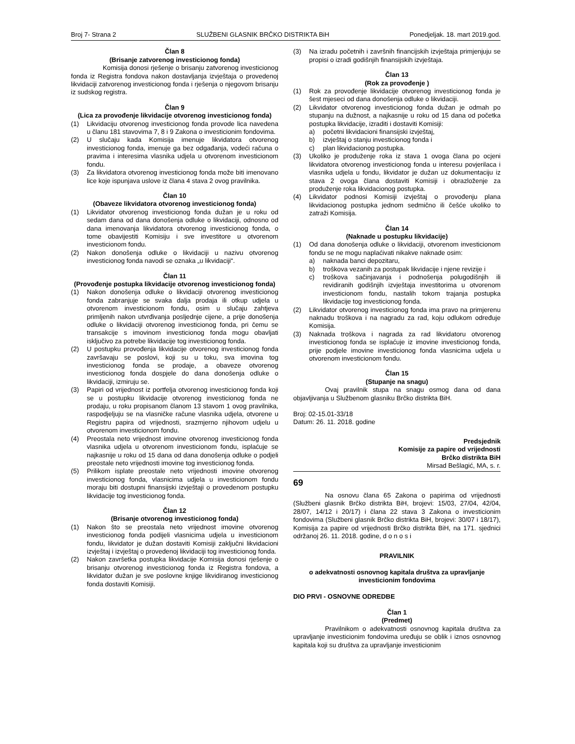Broj 7- Strana 2 SLUŽBENI GLASNIK BRČKO DISTRIKTA BiH Ponedjeljak. 18. mart 2019.god.
Član 8
(Brisanje zatvorenog investicionog fonda)
Komisija donosi rješenje o brisanju zatvorenog investicionog fonda iz Registra fondova nakon dostavljanja izvještaja o provedenoj likvidaciji zatvorenog investicionog fonda i rješenja o njegovom brisanju iz sudskog registra.
Član 9
(Lica za provođenje likvidacije otvorenog investicionog fonda)
(1) Likvidaciju otvorenog investicionog fonda provode lica navedena u članu 181 stavovima 7, 8 i 9 Zakona o investicionim fondovima.
(2) U slučaju kada Komisija imenuje likvidatora otvorenog investicionog fonda, imenuje ga bez odgađanja, vodeći računa o pravima i interesima vlasnika udjela u otvorenom investicionom fondu.
(3) Za likvidatora otvorenog investicionog fonda može biti imenovano lice koje ispunjava uslove iz člana 4 stava 2 ovog pravilnika.
Član 10
(Obaveze likvidatora otvorenog investicionog fonda)
(1) Likvidator otvorenog investicionog fonda dužan je u roku od sedam dana od dana donošenja odluke o likvidaciji, odnosno od dana imenovanja likvidatora otvorenog investicionog fonda, o tome obavijestiti Komisiju i sve investitore u otvorenom investicionom fondu.
(2) Nakon donošenja odluke o likvidaciji u nazivu otvorenog investicionog fonda navodi se oznaka „u likvidaciji“.
Član 11
(Provođenje postupka likvidacije otvorenog investicionog fonda)
(1) Nakon donošenja odluke o likvidaciji otvorenog investicionog fonda zabranjuje se svaka dalja prodaja ili otkup udjela u otvorenom investicionom fondu, osim u slučaju zahtjeva primljenih nakon utvrđivanja posljednje cijene, a prije donošenja odluke o likvidaciji otvorenog investicionog fonda, pri čemu se transakcije s imovinom investicionog fonda mogu obavljati isključivo za potrebe likvidacije tog investicionog fonda.
(2) U postupku provođenja likvidacije otvorenog investicionog fonda završavaju se poslovi, koji su u toku, sva imovina tog investicionog fonda se prodaje, a obaveze otvorenog investicionog fonda dospjele do dana donošenja odluke o likvidaciji, izmiruju se.
(3) Papiri od vrijednost iz portfelja otvorenog investicionog fonda koji se u postupku likvidacije otvorenog investicionog fonda ne prodaju, u roku propisanom članom 13 stavom 1 ovog pravilnika, raspodjeljuju se na vlasničke račune vlasnika udjela, otvorene u Registru papira od vrijednosti, srazmjerno njihovom udjelu u otvorenom investicionom fondu.
(4) Preostala neto vrijednost imovine otvorenog investicionog fonda vlasnika udjela u otvorenom investicionom fondu, isplaćuje se najkasnije u roku od 15 dana od dana donošenja odluke o podjeli preostale neto vrijednosti imovine tog investicionog fonda.
(5) Prilikom isplate preostale neto vrijednosti imovine otvorenog investicionog fonda, vlasnicima udjela u investicionom fondu moraju biti dostupni finansijski izvještaji o provedenom postupku likvidacije tog investicionog fonda.
Član 12
(Brisanje otvorenog investicionog fonda)
(1) Nakon što se preostala neto vrijednost imovine otvorenog investicionog fonda podijeli vlasnicima udjela u investicionom fondu, likvidator je dužan dostaviti Komisiji zaključni likvidacioni izvještaj i izvještaj o provedenoj likvidaciji tog investicionog fonda.
(2) Nakon završetka postupka likvidacije Komisija donosi rješenje o brisanju otvorenog investicionog fonda iz Registra fondova, a likvidator dužan je sve poslovne knjige likvidiranog investicionog fonda dostaviti Komisiji.
(3) Na izradu početnih i završnih financijskih izvještaja primjenjuju se propisi o izradi godišnjih finansijskih izvještaja.
Član 13
(Rok za provođenje )
(1) Rok za provođenje likvidacije otvorenog investicionog fonda je šest mjeseci od dana donošenja odluke o likvidaciji.
(2) Likvidator otvorenog investicionog fonda dužan je odmah po stupanju na dužnost, a najkasnije u roku od 15 dana od početka postupka likvidacije, izraditi i dostaviti Komisiji:
a) početni likvidacioni finansijski izvještaj,
b) izvještaj o stanju investicionog fonda i
c) plan likvidacionog postupka.
(3) Ukoliko je produženje roka iz stava 1 ovoga člana po ocjeni likvidatora otvorenog investicionog fonda u interesu povjerilaca i vlasnika udjela u fondu, likvidator je dužan uz dokumentaciju iz stava 2 ovoga člana dostaviti Komisiji i obrazloženje za produženje roka likvidacionog postupka.
(4) Likvidator podnosi Komisiji izvještaj o provođenju plana likvidacionog postupka jednom sedmično ili češće ukoliko to zatraži Komisija.
Član 14
(Naknade u postupku likvidacije)
(1) Od dana donošenja odluke o likvidaciji, otvorenom investicionom fondu se ne mogu naplaćivati nikakve naknade osim:
a) naknada banci depozitaru,
b) troškova vezanih za postupak likvidacije i njene revizije i
c) troškova sačinjavanja i podnošenja polugodišnjih ili revidiranih godišnjih izvještaja investitorima u otvorenom investicionom fondu, nastalih tokom trajanja postupka likvidacije tog investicionog fonda.
(2) Likvidator otvorenog investicionog fonda ima pravo na primjerenu naknadu troškova i na nagradu za rad, koju odlukom određuje Komisija.
(3) Naknada troškova i nagrada za rad likvidatoru otvorenog investicionog fonda se isplaćuje iz imovine investicionog fonda, prije podjele imovine investicionog fonda vlasnicima udjela u otvorenom investicionom fondu.
Član 15
(Stupanje na snagu)
Ovaj pravilnik stupa na snagu osmog dana od dana objavljivanja u Službenom glasniku Brčko distrikta BiH.
Broj: 02-15.01-33/18
Datum: 26. 11. 2018. godine
Predsjednik
Komisije za papire od vrijednosti
Brčko distrikta BiH
Mirsad Bešlagić, MA, s. r.
69
Na osnovu člana 65 Zakona o papirima od vrijednosti (Službeni glasnik Brčko distrikta BiH, brojevi: 15/03, 27/04, 42/04, 28/07, 14/12 i 20/17) i člana 22 stava 3 Zakona o investicionim fondovima (Službeni glasnik Brčko distrikta BiH, brojevi: 30/07 i 18/17), Komisija za papire od vrijednosti Brčko distrikta BiH, na 171. sjednici održanoj 26. 11. 2018. godine, d o n o s i
PRAVILNIK
o adekvatnosti osnovnog kapitala društva za upravljanje investicionim fondovima
DIO PRVI - OSNOVNE ODREDBE
Član 1
(Predmet)
Pravilnikom o adekvatnosti osnovnog kapitala društva za upravljanje investicionim fondovima uređuju se oblik i iznos osnovnog kapitala koji su društva za upravljanje investicionim